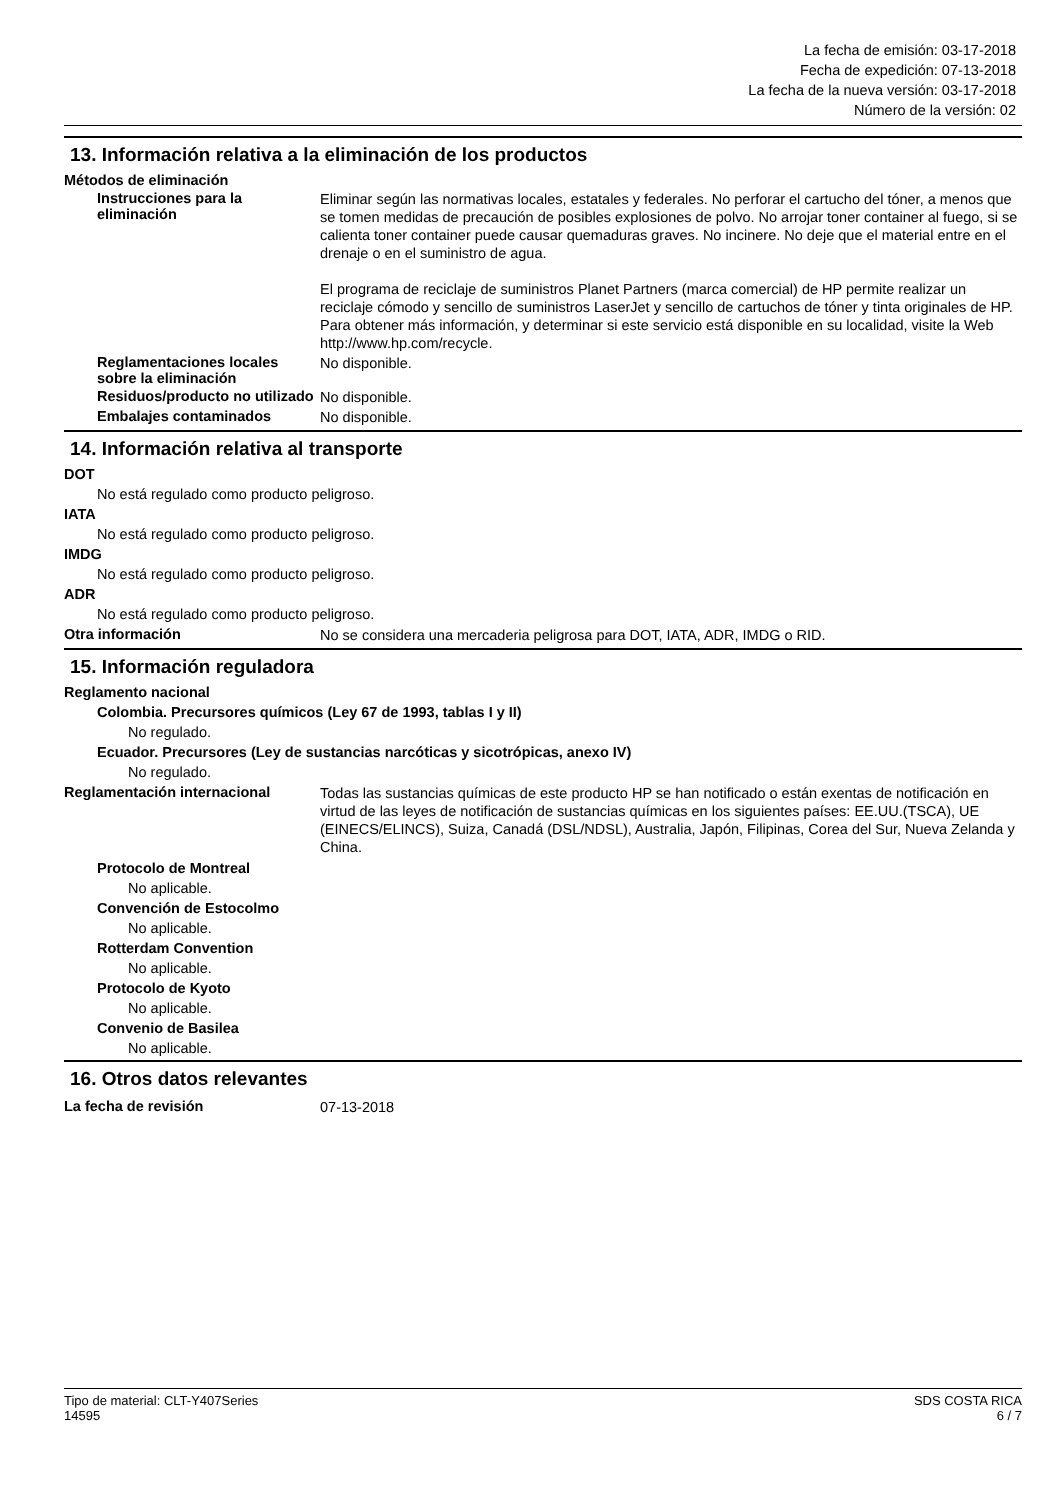La fecha de emisión: 03-17-2018
Fecha de expedición: 07-13-2018
La fecha de la nueva versión: 03-17-2018
Número de la versión: 02
13. Información relativa a la eliminación de los productos
Métodos de eliminación
Instrucciones para la eliminación
Eliminar según las normativas locales, estatales y federales. No perforar el cartucho del tóner, a menos que se tomen medidas de precaución de posibles explosiones de polvo. No arrojar toner container al fuego, si se calienta toner container puede causar quemaduras graves. No incinere. No deje que el material entre en el drenaje o en el suministro de agua.
El programa de reciclaje de suministros Planet Partners (marca comercial) de HP permite realizar un reciclaje cómodo y sencillo de suministros LaserJet y sencillo de cartuchos de tóner y tinta originales de HP. Para obtener más información, y determinar si este servicio está disponible en su localidad, visite la Web http://www.hp.com/recycle.
Reglamentaciones locales sobre la eliminación
No disponible.
Residuos/producto no utilizado
No disponible.
Embalajes contaminados
No disponible.
14. Información relativa al transporte
DOT
No está regulado como producto peligroso.
IATA
No está regulado como producto peligroso.
IMDG
No está regulado como producto peligroso.
ADR
No está regulado como producto peligroso.
Otra información
No se considera una mercaderia peligrosa para DOT, IATA, ADR, IMDG o RID.
15. Información reguladora
Reglamento nacional
Colombia. Precursores químicos (Ley 67 de 1993, tablas I y II)
No regulado.
Ecuador. Precursores (Ley de sustancias narcóticas y sicotrópicas, anexo IV)
No regulado.
Reglamentación internacional
Todas las sustancias químicas de este producto HP se han notificado o están exentas de notificación en virtud de las leyes de notificación de sustancias químicas en los siguientes países: EE.UU.(TSCA), UE (EINECS/ELINCS), Suiza, Canadá (DSL/NDSL), Australia, Japón, Filipinas, Corea del Sur, Nueva Zelanda y China.
Protocolo de Montreal
No aplicable.
Convención de Estocolmo
No aplicable.
Rotterdam Convention
No aplicable.
Protocolo de Kyoto
No aplicable.
Convenio de Basilea
No aplicable.
16. Otros datos relevantes
La fecha de revisión
07-13-2018
Tipo de material: CLT-Y407Series
14595
SDS COSTA RICA
6 / 7